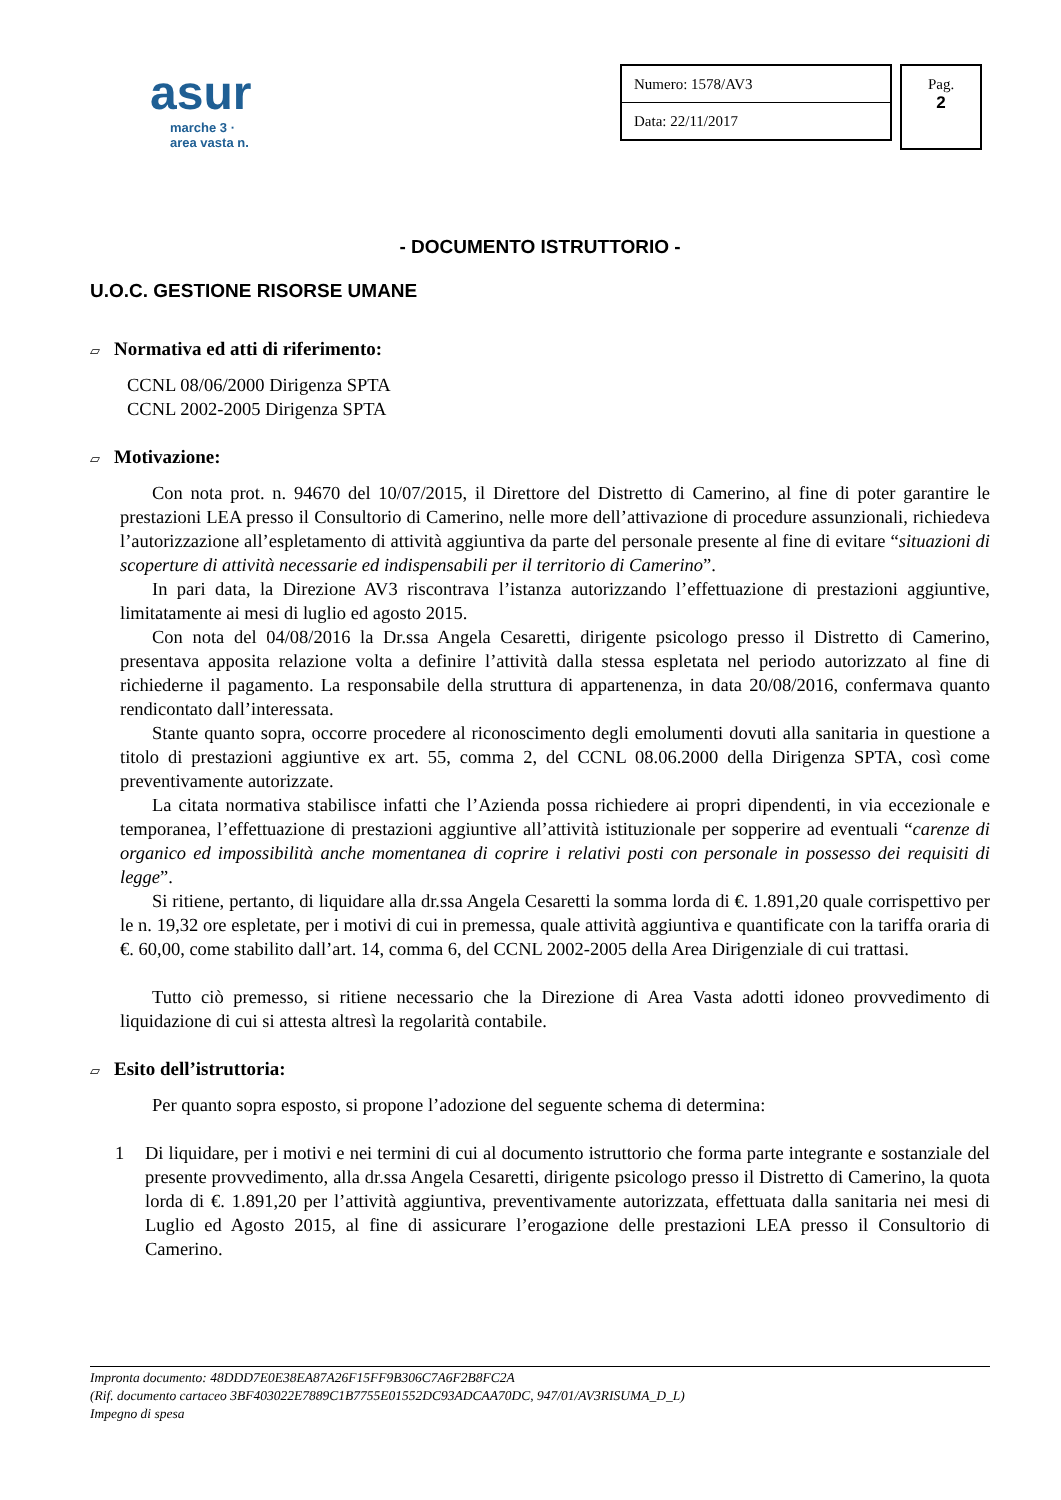asur
marche 3 · area vasta n.
| Numero: 1578/AV3 |
| Data: 22/11/2017 |
Pag.
2
- DOCUMENTO ISTRUTTORIO -
U.O.C. GESTIONE RISORSE UMANE
▱ Normativa ed atti di riferimento:
CCNL 08/06/2000 Dirigenza SPTA
CCNL 2002-2005 Dirigenza SPTA
▱ Motivazione:
Con nota prot. n. 94670 del 10/07/2015, il Direttore del Distretto di Camerino, al fine di poter garantire le prestazioni LEA presso il Consultorio di Camerino, nelle more dell’attivazione di procedure assunzionali, richiedeva l’autorizzazione all’espletamento di attività aggiuntiva da parte del personale presente al fine di evitare “situazioni di scoperture di attività necessarie ed indispensabili per il territorio di Camerino”.
In pari data, la Direzione AV3 riscontrava l’istanza autorizzando l’effettuazione di prestazioni aggiuntive, limitatamente ai mesi di luglio ed agosto 2015.
Con nota del 04/08/2016 la Dr.ssa Angela Cesaretti, dirigente psicologo presso il Distretto di Camerino, presentava apposita relazione volta a definire l’attività dalla stessa espletata nel periodo autorizzato al fine di richiederne il pagamento. La responsabile della struttura di appartenenza, in data 20/08/2016, confermava quanto rendicontato dall’interessata.
Stante quanto sopra, occorre procedere al riconoscimento degli emolumenti dovuti alla sanitaria in questione a titolo di prestazioni aggiuntive ex art. 55, comma 2, del CCNL 08.06.2000 della Dirigenza SPTA, così come preventivamente autorizzate.
La citata normativa stabilisce infatti che l’Azienda possa richiedere ai propri dipendenti, in via eccezionale e temporanea, l’effettuazione di prestazioni aggiuntive all’attività istituzionale per sopperire ad eventuali “carenze di organico ed impossibilità anche momentanea di coprire i relativi posti con personale in possesso dei requisiti di legge”.
Si ritiene, pertanto, di liquidare alla dr.ssa Angela Cesaretti la somma lorda di €. 1.891,20 quale corrispettivo per le n. 19,32 ore espletate, per i motivi di cui in premessa, quale attività aggiuntiva e quantificate con la tariffa oraria di €. 60,00, come stabilito dall’art. 14, comma 6, del CCNL 2002-2005 della Area Dirigenziale di cui trattasi.
Tutto ciò premesso, si ritiene necessario che la Direzione di Area Vasta adotti idoneo provvedimento di liquidazione di cui si attesta altresì la regolarità contabile.
▱ Esito dell’istruttoria:
Per quanto sopra esposto, si propone l’adozione del seguente schema di determina:
1 Di liquidare, per i motivi e nei termini di cui al documento istruttorio che forma parte integrante e sostanziale del presente provvedimento, alla dr.ssa Angela Cesaretti, dirigente psicologo presso il Distretto di Camerino, la quota lorda di €. 1.891,20 per l’attività aggiuntiva, preventivamente autorizzata, effettuata dalla sanitaria nei mesi di Luglio ed Agosto 2015, al fine di assicurare l’erogazione delle prestazioni LEA presso il Consultorio di Camerino.
Impronta documento: 48DDD7E0E38EA87A26F15FF9B306C7A6F2B8FC2A
(Rif. documento cartaceo 3BF403022E7889C1B7755E01552DC93ADCAA70DC, 947/01/AV3RISUMA_D_L)
Impegno di spesa